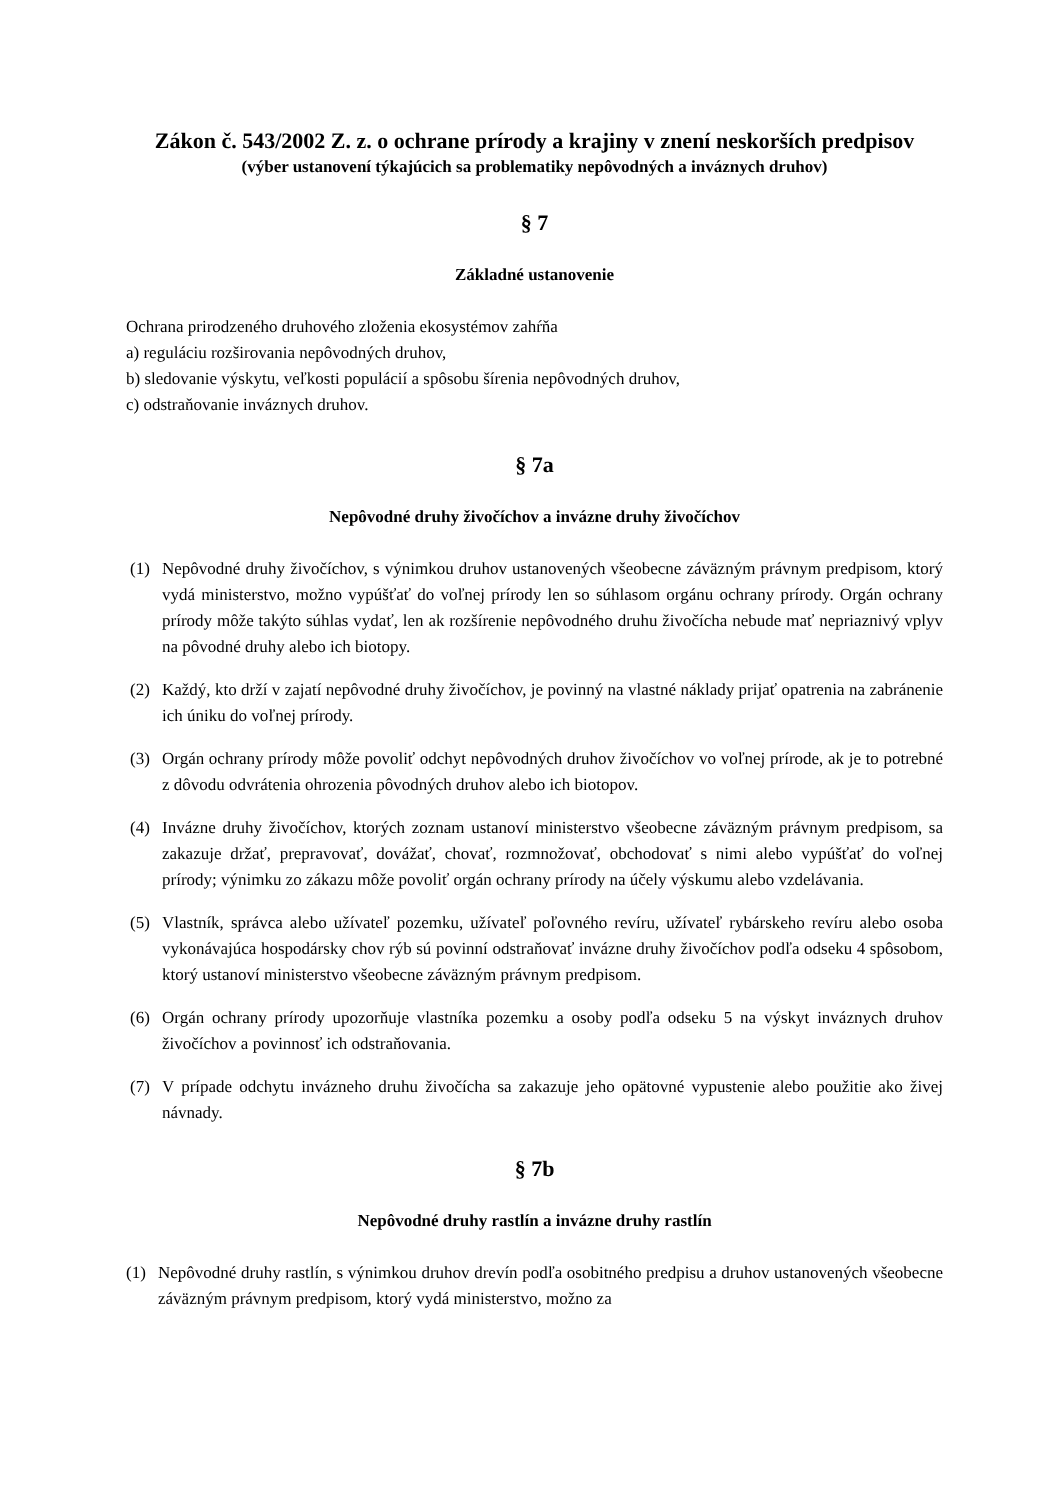Zákon č. 543/2002 Z. z. o ochrane prírody a krajiny v znení neskorších predpisov
(výber ustanovení týkajúcich sa problematiky nepôvodných a inváznych druhov)
§ 7
Základné ustanovenie
Ochrana prirodzeného druhového zloženia ekosystémov zahŕňa
a) reguláciu rozširovania nepôvodných druhov,
b) sledovanie výskytu, veľkosti populácií a spôsobu šírenia nepôvodných druhov,
c) odstraňovanie inváznych druhov.
§ 7a
Nepôvodné druhy živočíchov a invázne druhy živočíchov
(1) Nepôvodné druhy živočíchov, s výnimkou druhov ustanovených všeobecne záväzným právnym predpisom, ktorý vydá ministerstvo, možno vypúšťať do voľnej prírody len so súhlasom orgánu ochrany prírody. Orgán ochrany prírody môže takýto súhlas vydať, len ak rozšírenie nepôvodného druhu živočícha nebude mať nepriaznivý vplyv na pôvodné druhy alebo ich biotopy.
(2) Každý, kto drží v zajatí nepôvodné druhy živočíchov, je povinný na vlastné náklady prijať opatrenia na zabránenie ich úniku do voľnej prírody.
(3) Orgán ochrany prírody môže povoliť odchyt nepôvodných druhov živočíchov vo voľnej prírode, ak je to potrebné z dôvodu odvrátenia ohrozenia pôvodných druhov alebo ich biotopov.
(4) Invázne druhy živočíchov, ktorých zoznam ustanoví ministerstvo všeobecne záväzným právnym predpisom, sa zakazuje držať, prepravovať, dovážať, chovať, rozmnožovať, obchodovať s nimi alebo vypúšťať do voľnej prírody; výnimku zo zákazu môže povoliť orgán ochrany prírody na účely výskumu alebo vzdelávania.
(5) Vlastník, správca alebo užívateľ pozemku, užívateľ poľovného revíru, užívateľ rybárskeho revíru alebo osoba vykonávajúca hospodársky chov rýb sú povinní odstraňovať invázne druhy živočíchov podľa odseku 4 spôsobom, ktorý ustanoví ministerstvo všeobecne záväzným právnym predpisom.
(6) Orgán ochrany prírody upozorňuje vlastníka pozemku a osoby podľa odseku 5 na výskyt inváznych druhov živočíchov a povinnosť ich odstraňovania.
(7) V prípade odchytu invázneho druhu živočícha sa zakazuje jeho opätovné vypustenie alebo použitie ako živej návnady.
§ 7b
Nepôvodné druhy rastlín a invázne druhy rastlín
(1) Nepôvodné druhy rastlín, s výnimkou druhov drevín podľa osobitného predpisu a druhov ustanovených všeobecne záväzným právnym predpisom, ktorý vydá ministerstvo, možno za